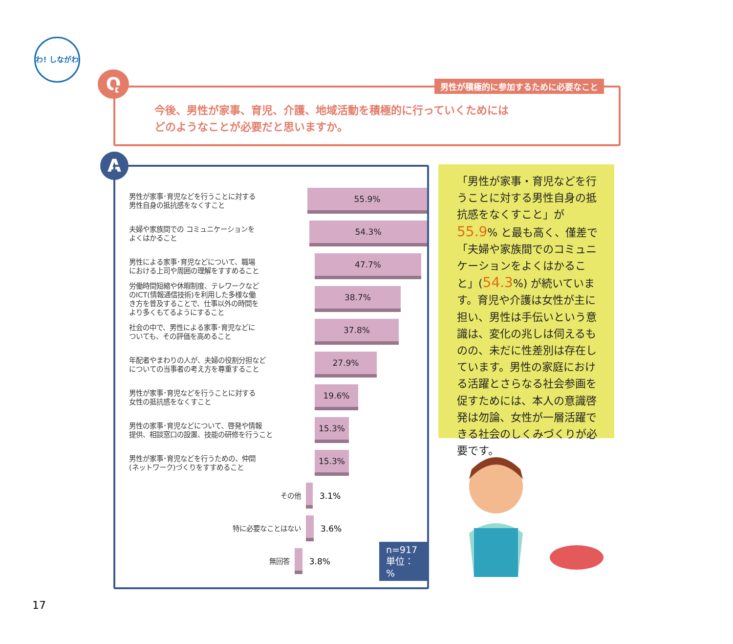わ! しながわ
Q
男性が積極的に参加するために必要なこと
今後、男性が家事、育児、介護、地域活動を積極的に行っていくためには
どのようなことが必要だと思いますか。
A
男性が家事･育児などを行うことに対する
男性自身の抵抗感をなくすこと
55.9%
夫婦や家族間での コミュニケーションを
よくはかること
54.3%
男性による家事･育児などについて、職場
における上司や周囲の理解をすすめること
47.7%
労働時間短縮や休暇制度、テレワークなど
のICT(情報通信技術)を利用した多様な働
き方を普及することで、仕事以外の時間を
より多くもてるようにすること
38.7%
社会の中で、男性による家事･育児などに
ついても、その評価を高めること
37.8%
年配者やまわりの人が、夫婦の役割分担など
についての当事者の考え方を尊重すること
27.9%
男性が家事･育児などを行うことに対する
女性の抵抗感をなくすこと
19.6%
男性の家事･育児などについて、啓発や情報
提供、相談窓口の設置、技能の研修を行うこと
15.3%
男性が家事･育児などを行うための、仲間
(ネットワーク)づくりをすすめること
15.3%
その他
3.1%
特に必要なことはない
3.6%
無回答
3.8%
n=917
単位：%
「男性が家事・育児などを行うことに対する男性自身の抵抗感をなくすこと」が 55.9% と最も高く、僅差で「夫婦や家族間でのコミュニケーションをよくはかること」(54.3%) が続いています。育児や介護は女性が主に担い、男性は手伝いという意識は、変化の兆しは伺えるものの、未だに性差別は存在しています。男性の家庭における活躍とさらなる社会参画を促すためには、本人の意識啓発は勿論、女性が一層活躍できる社会のしくみづくりが必要です。
17